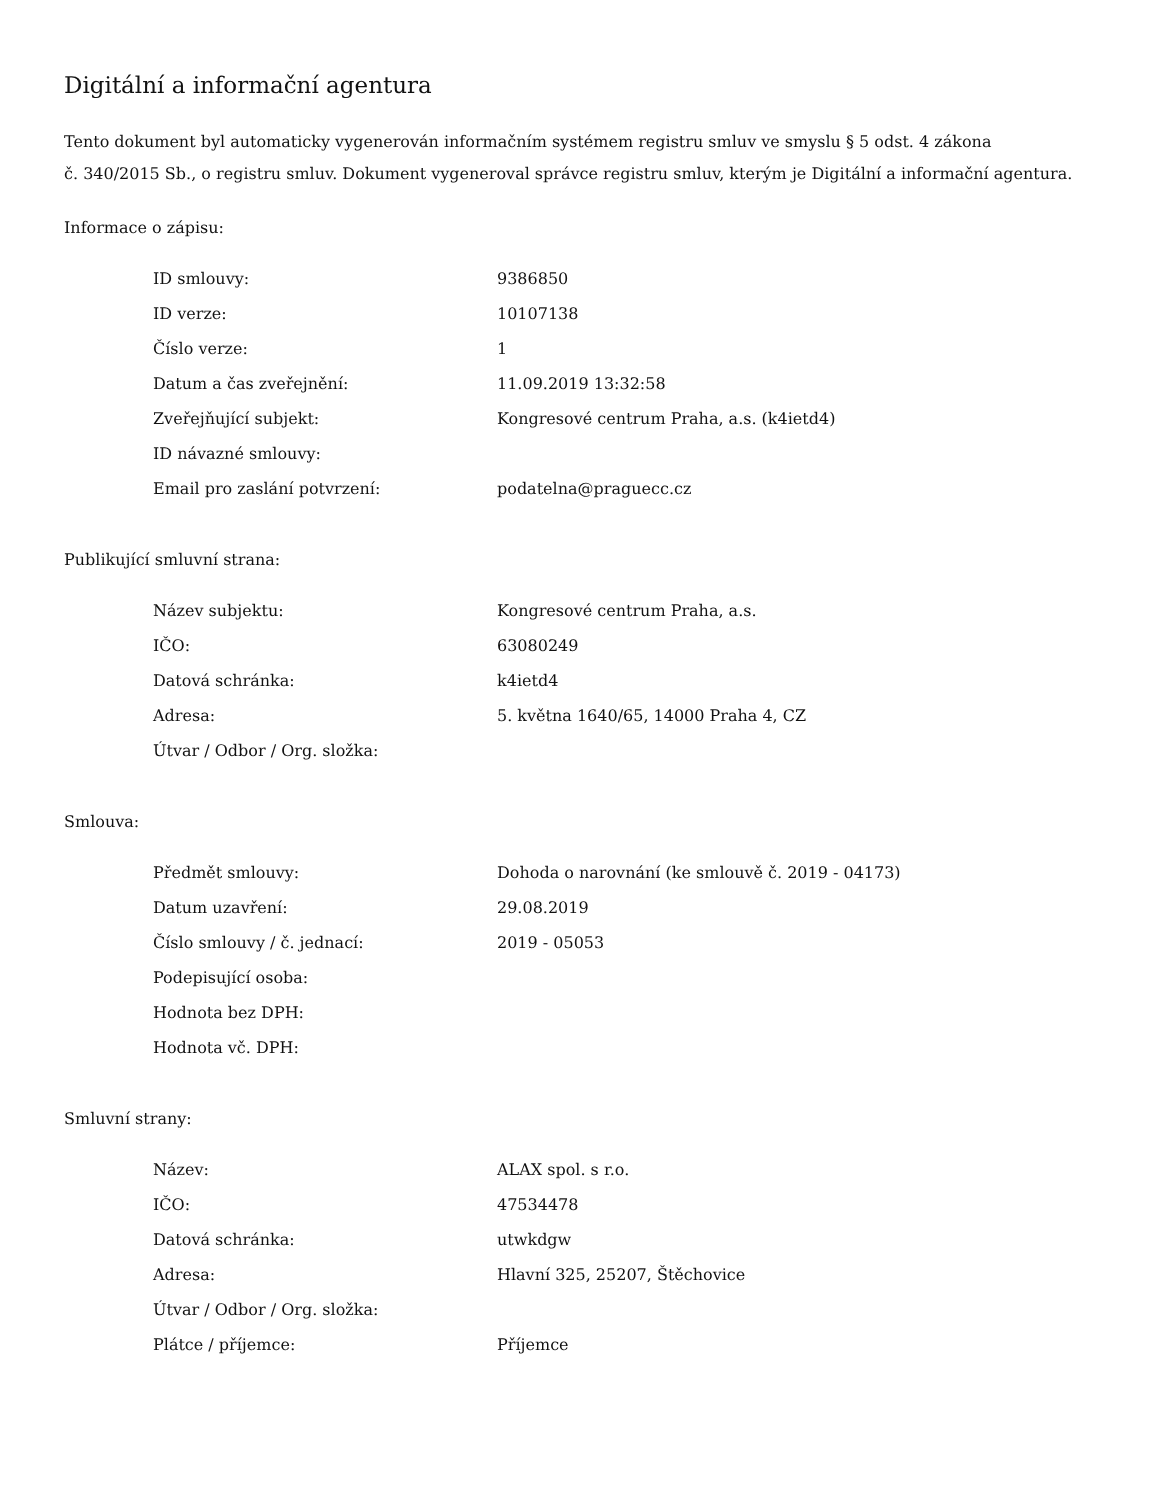Digitální a informační agentura
Tento dokument byl automaticky vygenerován informačním systémem registru smluv ve smyslu § 5 odst. 4 zákona
č. 340/2015 Sb., o registru smluv. Dokument vygeneroval správce registru smluv, kterým je Digitální a informační agentura.
Informace o zápisu:
| ID smlouvy: | 9386850 |
| ID verze: | 10107138 |
| Číslo verze: | 1 |
| Datum a čas zveřejnění: | 11.09.2019 13:32:58 |
| Zveřejňující subjekt: | Kongresové centrum Praha, a.s. (k4ietd4) |
| ID návazné smlouvy: | |
| Email pro zaslání potvrzení: | podatelna@praguecc.cz |
Publikující smluvní strana:
| Název subjektu: | Kongresové centrum Praha, a.s. |
| IČO: | 63080249 |
| Datová schránka: | k4ietd4 |
| Adresa: | 5. května 1640/65, 14000 Praha 4, CZ |
| Útvar / Odbor / Org. složka: | |
Smlouva:
| Předmět smlouvy: | Dohoda o narovnání (ke smlouvě č. 2019 - 04173) |
| Datum uzavření: | 29.08.2019 |
| Číslo smlouvy / č. jednací: | 2019 - 05053 |
| Podepisující osoba: | |
| Hodnota bez DPH: | |
| Hodnota vč. DPH: | |
Smluvní strany:
| Název: | ALAX spol. s r.o. |
| IČO: | 47534478 |
| Datová schránka: | utwkdgw |
| Adresa: | Hlavní 325, 25207, Štěchovice |
| Útvar / Odbor / Org. složka: | |
| Plátce / příjemce: | Příjemce |